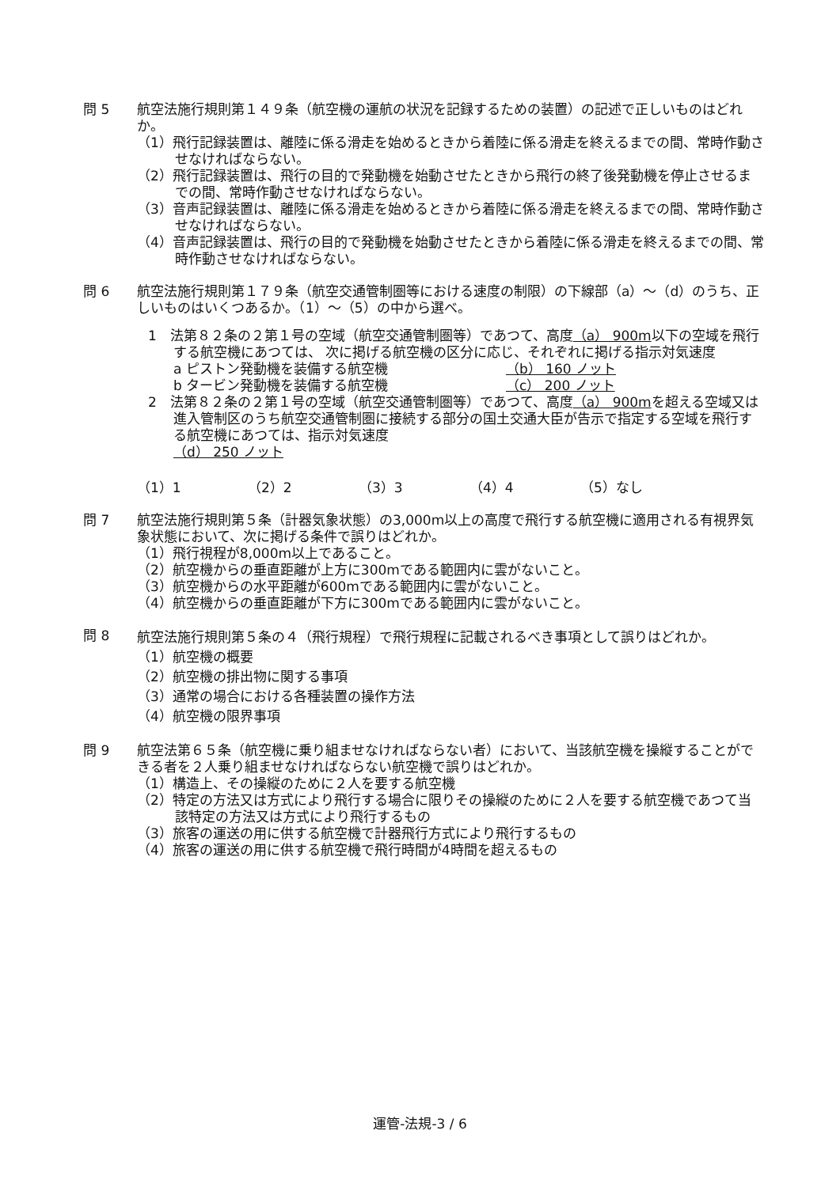問 5 航空法施行規則第１４９条（航空機の運航の状況を記録するための装置）の記述で正しいものはどれか。
（1）飛行記録装置は、離陸に係る滑走を始めるときから着陸に係る滑走を終えるまでの間、常時作動させなければならない。
（2）飛行記録装置は、飛行の目的で発動機を始動させたときから飛行の終了後発動機を停止させるまでの間、常時作動させなければならない。
（3）音声記録装置は、離陸に係る滑走を始めるときから着陸に係る滑走を終えるまでの間、常時作動させなければならない。
（4）音声記録装置は、飛行の目的で発動機を始動させたときから着陸に係る滑走を終えるまでの間、常時作動させなければならない。
問 6 航空法施行規則第１７９条（航空交通管制圏等における速度の制限）の下線部（a）～（d）のうち、正しいものはいくつあるか。（1）～（5）の中から選べ。
1　法第８２条の２第１号の空域（航空交通管制圏等）であつて、高度（a） 900m以下の空域を飛行する航空機にあつては、 次に掲げる航空機の区分に応じ、それぞれに掲げる指示対気速度
a ピストン発動機を装備する航空機 （b） 160 ノット
b タービン発動機を装備する航空機 （c） 200 ノット
2　法第８２条の２第１号の空域（航空交通管制圏等）であつて、高度（a） 900mを超える空域又は進入管制区のうち航空交通管制圏に接続する部分の国土交通大臣が告示で指定する空域を飛行する航空機にあつては、指示対気速度
（d） 250 ノット
（1）1 （2）2 （3）3 （4）4 （5）なし
問 7 航空法施行規則第５条（計器気象状態）の3,000m以上の高度で飛行する航空機に適用される有視界気象状態において、次に掲げる条件で誤りはどれか。
（1）飛行視程が8,000m以上であること。
（2）航空機からの垂直距離が上方に300mである範囲内に雲がないこと。
（3）航空機からの水平距離が600mである範囲内に雲がないこと。
（4）航空機からの垂直距離が下方に300mである範囲内に雲がないこと。
問 8
航空法施行規則第５条の４（飛行規程）で飛行規程に記載されるべき事項として誤りはどれか。
（1）航空機の概要
（2）航空機の排出物に関する事項
（3）通常の場合における各種装置の操作方法
（4）航空機の限界事項
問 9 航空法第６５条（航空機に乗り組ませなければならない者）において、当該航空機を操縦することができる者を２人乗り組ませなければならない航空機で誤りはどれか。
（1）構造上、その操縦のために２人を要する航空機
（2）特定の方法又は方式により飛行する場合に限りその操縦のために２人を要する航空機であつて当該特定の方法又は方式により飛行するもの
（3）旅客の運送の用に供する航空機で計器飛行方式により飛行するもの
（4）旅客の運送の用に供する航空機で飛行時間が4時間を超えるもの
運管-法規-3 / 6